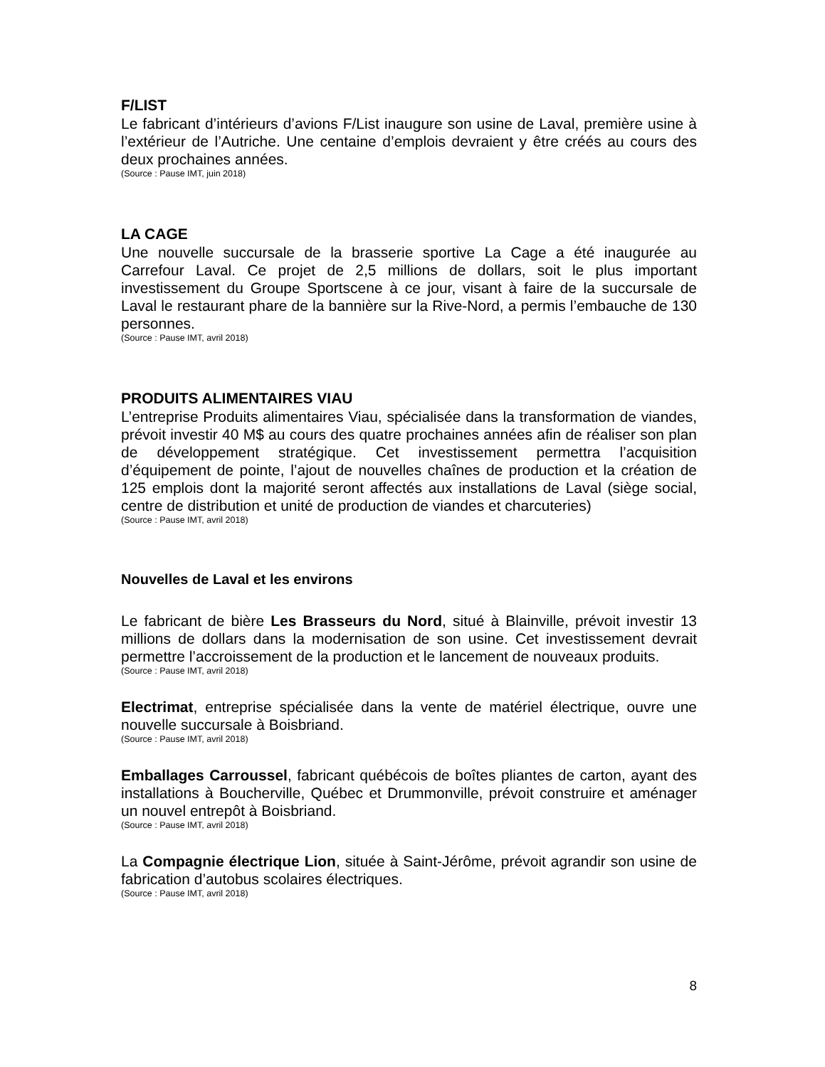F/LIST
Le fabricant d’intérieurs d’avions F/List inaugure son usine de Laval, première usine à l’extérieur de l’Autriche. Une centaine d’emplois devraient y être créés au cours des deux prochaines années.
(Source : Pause IMT, juin 2018)
LA CAGE
Une nouvelle succursale de la brasserie sportive La Cage a été inaugurée au Carrefour Laval. Ce projet de 2,5 millions de dollars, soit le plus important investissement du Groupe Sportscene à ce jour, visant à faire de la succursale de Laval le restaurant phare de la bannière sur la Rive-Nord, a permis l’embauche de 130 personnes.
(Source : Pause IMT, avril 2018)
PRODUITS ALIMENTAIRES VIAU
L’entreprise Produits alimentaires Viau, spécialisée dans la transformation de viandes, prévoit investir 40 M$ au cours des quatre prochaines années afin de réaliser son plan de développement stratégique. Cet investissement permettra l’acquisition d’équipement de pointe, l’ajout de nouvelles chaînes de production et la création de 125 emplois dont la majorité seront affectés aux installations de Laval (siège social, centre de distribution et unité de production de viandes et charcuteries)
(Source : Pause IMT, avril 2018)
Nouvelles de Laval et les environs
Le fabricant de bière Les Brasseurs du Nord, situé à Blainville, prévoit investir 13 millions de dollars dans la modernisation de son usine. Cet investissement devrait permettre l’accroissement de la production et le lancement de nouveaux produits.
(Source : Pause IMT, avril 2018)
Electrimat, entreprise spécialisée dans la vente de matériel électrique, ouvre une nouvelle succursale à Boisbriand.
(Source : Pause IMT, avril 2018)
Emballages Carroussel, fabricant québécois de boîtes pliantes de carton, ayant des installations à Boucherville, Québec et Drummonville, prévoit construire et aménager un nouvel entrepôt à Boisbriand.
(Source : Pause IMT, avril 2018)
La Compagnie électrique Lion, située à Saint-Jérôme, prévoit agrandir son usine de fabrication d’autobus scolaires électriques.
(Source : Pause IMT, avril 2018)
8